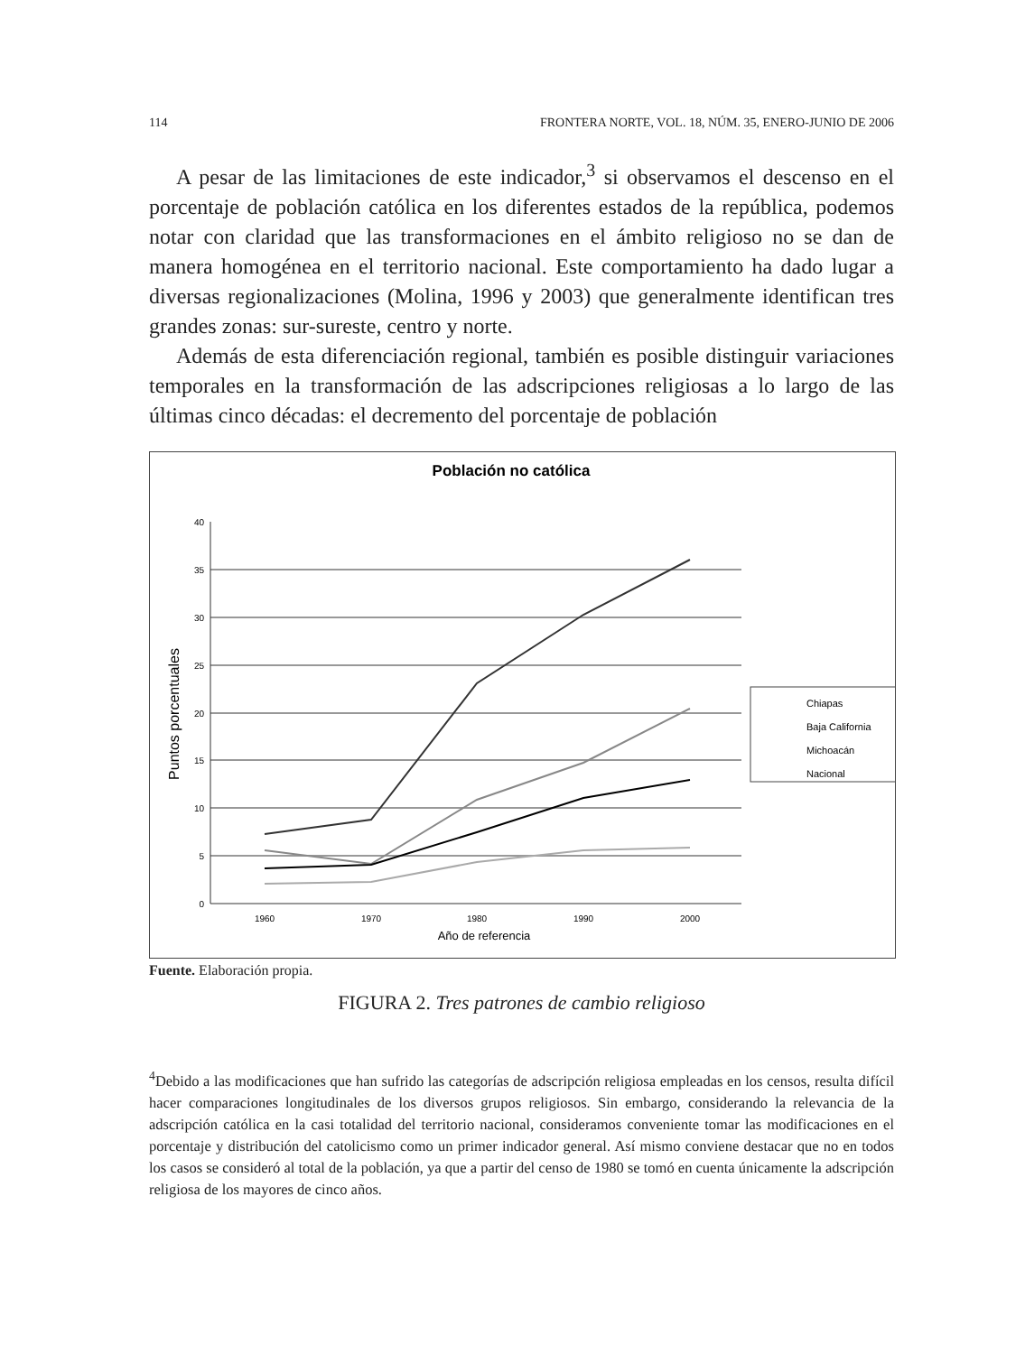114 FRONTERA NORTE, VOL. 18, NÚM. 35, ENERO-JUNIO DE 2006
A pesar de las limitaciones de este indicador,<sup>3</sup> si observamos el descenso en el porcentaje de población católica en los diferentes estados de la república, podemos notar con claridad que las transformaciones en el ámbito religioso no se dan de manera homogénea en el territorio nacional. Este comportamiento ha dado lugar a diversas regionalizaciones (Molina, 1996 y 2003) que generalmente identifican tres grandes zonas: sur-sureste, centro y norte.
Además de esta diferenciación regional, también es posible distinguir variaciones temporales en la transformación de las adscripciones religiosas a lo largo de las últimas cinco décadas: el decremento del porcentaje de población
Población no católica
40
35
30
25
20
15
10
5
0
1960
1970
1980
1990
2000
Año de referencia
Puntos porcentuales
Chiapas
Baja California
Michoacán
Nacional
Fuente. Elaboración propia.
FIGURA 2. Tres patrones de cambio religioso
<sup>4</sup> Debido a las modificaciones que han sufrido las categorías de adscripción religiosa empleadas en los censos, resulta difícil hacer comparaciones longitudinales de los diversos grupos religiosos. Sin embargo, considerando la relevancia de la adscripción católica en la casi totalidad del territorio nacional, consideramos conveniente tomar las modificaciones en el porcentaje y distribución del catolicismo como un primer indicador general. Así mismo conviene destacar que no en todos los casos se consideró al total de la población, ya que a partir del censo de 1980 se tomó en cuenta únicamente la adscripción religiosa de los mayores de cinco años.